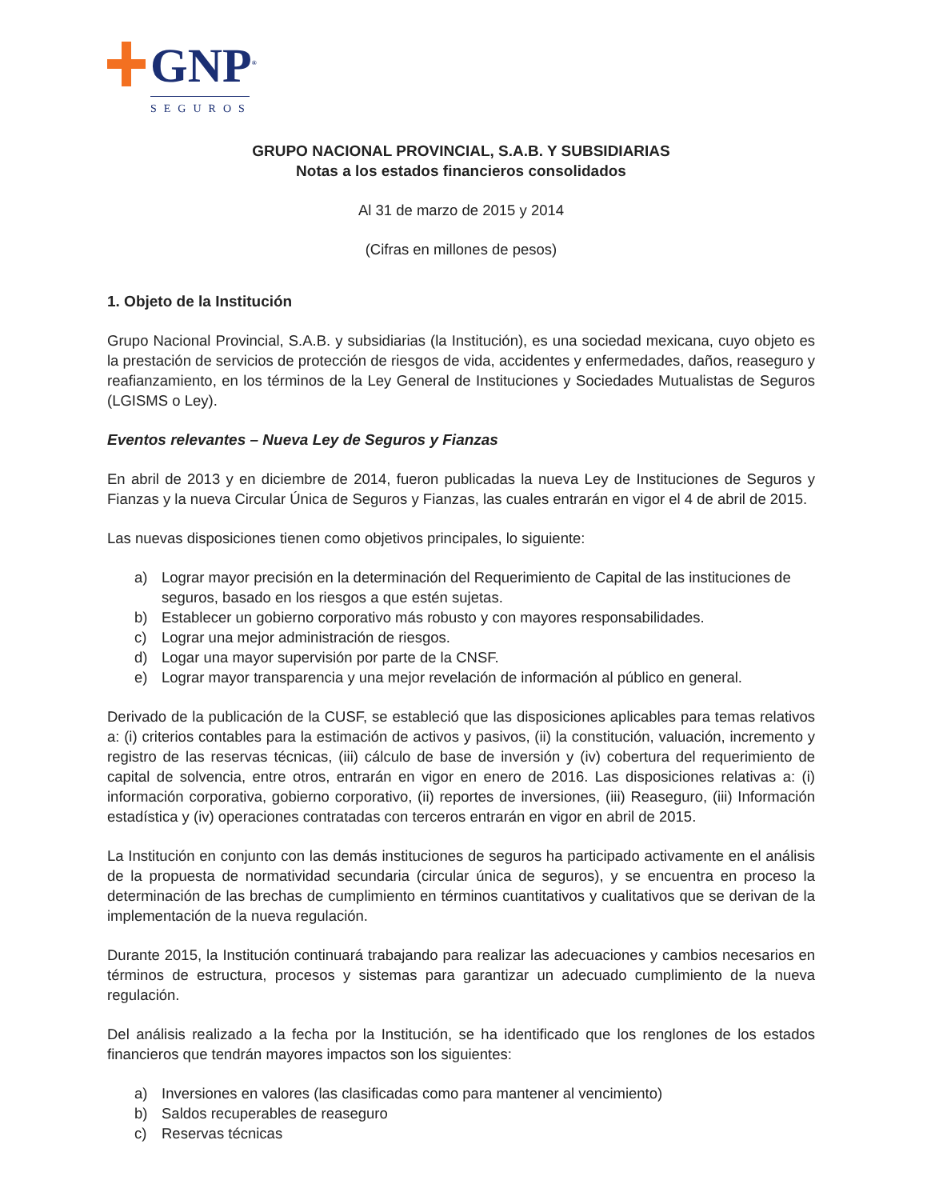GNP<sup>®</sup>
SEGUROS
GRUPO NACIONAL PROVINCIAL, S.A.B. Y SUBSIDIARIAS
Notas a los estados financieros consolidados
Al 31 de marzo de 2015 y 2014
(Cifras en millones de pesos)
1. Objeto de la Institución
Grupo Nacional Provincial, S.A.B. y subsidiarias (la Institución), es una sociedad mexicana, cuyo objeto es la prestación de servicios de protección de riesgos de vida, accidentes y enfermedades, daños, reaseguro y reafianzamiento, en los términos de la Ley General de Instituciones y Sociedades Mutualistas de Seguros (LGISMS o Ley).
Eventos relevantes – Nueva Ley de Seguros y Fianzas
En abril de 2013 y en diciembre de 2014, fueron publicadas la nueva Ley de Instituciones de Seguros y Fianzas y la nueva Circular Única de Seguros y Fianzas, las cuales entrarán en vigor el 4 de abril de 2015.
Las nuevas disposiciones tienen como objetivos principales, lo siguiente:
a) Lograr mayor precisión en la determinación del Requerimiento de Capital de las instituciones de seguros, basado en los riesgos a que estén sujetas.
b) Establecer un gobierno corporativo más robusto y con mayores responsabilidades.
c) Lograr una mejor administración de riesgos.
d) Logar una mayor supervisión por parte de la CNSF.
e) Lograr mayor transparencia y una mejor revelación de información al público en general.
Derivado de la publicación de la CUSF, se estableció que las disposiciones aplicables para temas relativos a: (i) criterios contables para la estimación de activos y pasivos, (ii) la constitución, valuación, incremento y registro de las reservas técnicas, (iii) cálculo de base de inversión y (iv) cobertura del requerimiento de capital de solvencia, entre otros, entrarán en vigor en enero de 2016. Las disposiciones relativas a: (i) información corporativa, gobierno corporativo, (ii) reportes de inversiones, (iii) Reaseguro, (iii) Información estadística y (iv) operaciones contratadas con terceros entrarán en vigor en abril de 2015.
La Institución en conjunto con las demás instituciones de seguros ha participado activamente en el análisis de la propuesta de normatividad secundaria (circular única de seguros), y se encuentra en proceso la determinación de las brechas de cumplimiento en términos cuantitativos y cualitativos que se derivan de la implementación de la nueva regulación.
Durante 2015, la Institución continuará trabajando para realizar las adecuaciones y cambios necesarios en términos de estructura, procesos y sistemas para garantizar un adecuado cumplimiento de la nueva regulación.
Del análisis realizado a la fecha por la Institución, se ha identificado que los renglones de los estados financieros que tendrán mayores impactos son los siguientes:
a) Inversiones en valores (las clasificadas como para mantener al vencimiento)
b) Saldos recuperables de reaseguro
c) Reservas técnicas